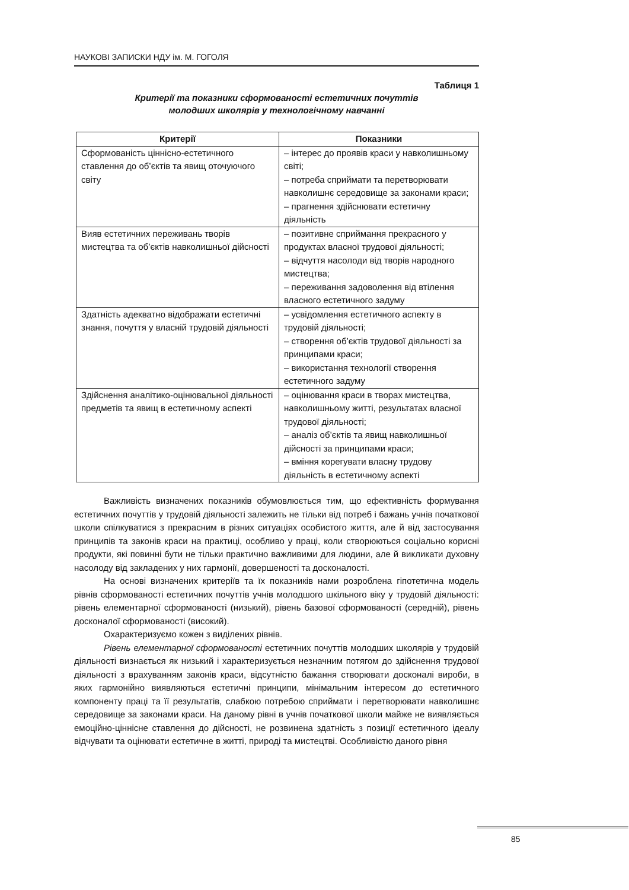НАУКОВІ ЗАПИСКИ НДУ ім. М. ГОГОЛЯ
Таблиця 1
Критерії та показники сформованості естетичних почуттів
молодших школярів у технологічному навчанні
| Критерії | Показники |
| --- | --- |
| Сформованість ціннісно-естетичного ставлення до об’єктів та явищ оточуючого світу | – інтерес до проявів краси у навколишньому світі; – потреба сприймати та перетворювати навколишнє середовище за законами краси; – прагнення здійснювати естетичну діяльність |
| Вияв естетичних переживань творів мистецтва та об’єктів навколишньої дійсності | – позитивне сприймання прекрасного у продуктах власної трудової діяльності; – відчуття насолоди від творів народного мистецтва; – переживання задоволення від втілення власного естетичного задуму |
| Здатність адекватно відображати естетичні знання, почуття у власній трудовій діяльності | – усвідомлення естетичного аспекту в трудовій діяльності; – створення об’єктів трудової діяльності за принципами краси; – використання технології створення естетичного задуму |
| Здійснення аналітико-оцінювальної діяльності предметів та явищ в естетичному аспекті | – оцінювання краси в творах мистецтва, навколишньому житті, результатах власної трудової діяльності; – аналіз об’єктів та явищ навколишньої дійсності за принципами краси; – вміння корегувати власну трудову діяльність в естетичному аспекті |
Важливість визначених показників обумовлюється тим, що ефективність формування естетичних почуттів у трудовій діяльності залежить не тільки від потреб і бажань учнів початкової школи спілкуватися з прекрасним в різних ситуаціях особистого життя, але й від застосування принципів та законів краси на практиці, особливо у праці, коли створюються соціально корисні продукти, які повинні бути не тільки практично важливими для людини, але й викликати духовну насолоду від закладених у них гармонії, довершеності та досконалості.
На основі визначених критеріїв та їх показників нами розроблена гіпотетична модель рівнів сформованості естетичних почуттів учнів молодшого шкільного віку у трудовій діяльності: рівень елементарної сформованості (низький), рівень базової сформованості (середній), рівень досконалої сформованості (високий).
Охарактеризуємо кожен з виділених рівнів.
Рівень елементарної сформованості естетичних почуттів молодших школярів у трудовій діяльності визнається як низький і характеризується незначним потягом до здійснення трудової діяльності з врахуванням законів краси, відсутністю бажання створювати досконалі вироби, в яких гармонійно виявляються естетичні принципи, мінімальним інтересом до естетичного компоненту праці та її результатів, слабкою потребою сприймати і перетворювати навколишнє середовище за законами краси. На даному рівні в учнів початкової школи майже не виявляється емоційно-ціннісне ставлення до дійсності, не розвинена здатність з позиції естетичного ідеалу відчувати та оцінювати естетичне в житті, природі та мистецтві. Особливістю даного рівня
85